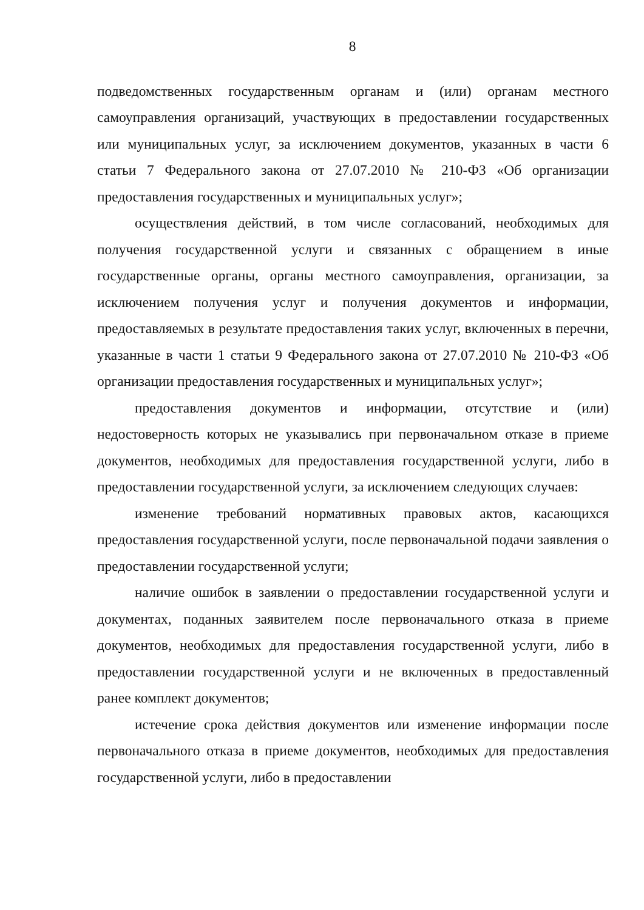8
подведомственных государственным органам и (или) органам местного самоуправления организаций, участвующих в предоставлении государственных или муниципальных услуг, за исключением документов, указанных в части 6 статьи 7 Федерального закона от 27.07.2010 № 210-ФЗ «Об организации предоставления государственных и муниципальных услуг»;
осуществления действий, в том числе согласований, необходимых для получения государственной услуги и связанных с обращением в иные государственные органы, органы местного самоуправления, организации, за исключением получения услуг и получения документов и информации, предоставляемых в результате предоставления таких услуг, включенных в перечни, указанные в части 1 статьи 9 Федерального закона от 27.07.2010 № 210-ФЗ «Об организации предоставления государственных и муниципальных услуг»;
предоставления документов и информации, отсутствие и (или) недостоверность которых не указывались при первоначальном отказе в приеме документов, необходимых для предоставления государственной услуги, либо в предоставлении государственной услуги, за исключением следующих случаев:
изменение требований нормативных правовых актов, касающихся предоставления государственной услуги, после первоначальной подачи заявления о предоставлении государственной услуги;
наличие ошибок в заявлении о предоставлении государственной услуги и документах, поданных заявителем после первоначального отказа в приеме документов, необходимых для предоставления государственной услуги, либо в предоставлении государственной услуги и не включенных в предоставленный ранее комплект документов;
истечение срока действия документов или изменение информации после первоначального отказа в приеме документов, необходимых для предоставления государственной услуги, либо в предоставлении